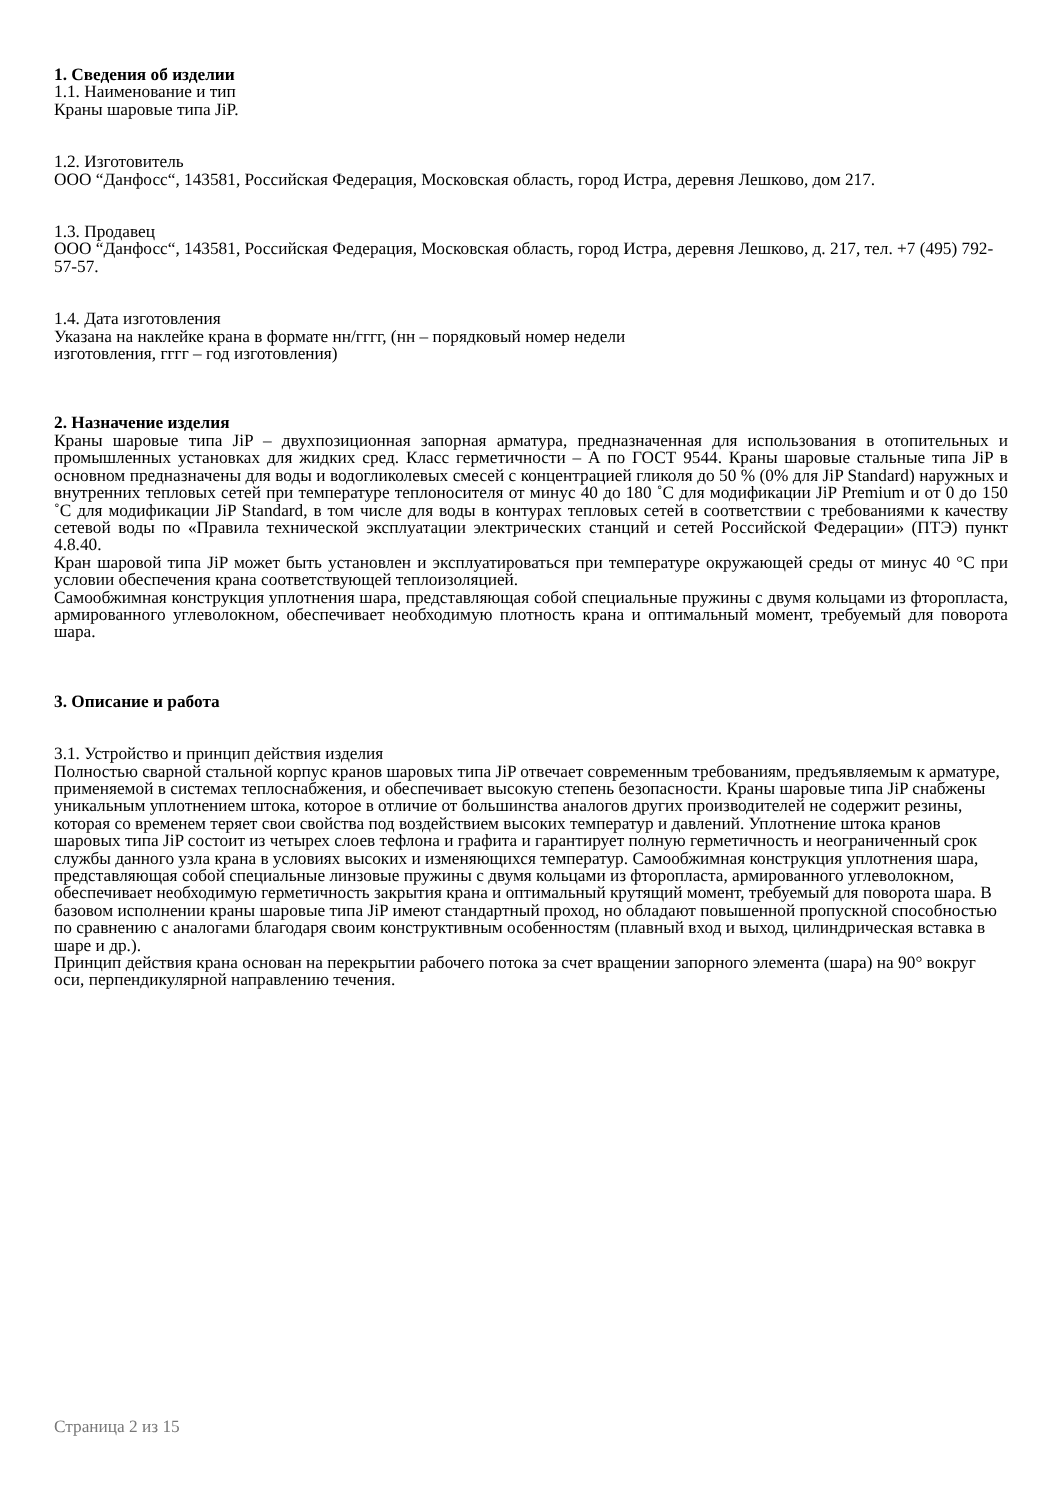1. Сведения об изделии
1.1. Наименование и тип
Краны шаровые типа JiP.
1.2. Изготовитель
ООО “Данфосс“, 143581, Российская Федерация, Московская область, город Истра, деревня Лешково, дом 217.
1.3. Продавец
ООО “Данфосс“, 143581, Российская Федерация, Московская область, город Истра, деревня Лешково, д. 217, тел. +7 (495) 792-57-57.
1.4. Дата изготовления
Указана на наклейке крана в формате нн/гггг, (нн – порядковый номер недели
изготовления, гггг – год изготовления)
2. Назначение изделия
Краны шаровые типа JiP – двухпозиционная запорная арматура, предназначенная для использования в отопительных и промышленных установках для жидких сред. Класс герметичности – А по ГОСТ 9544. Краны шаровые стальные типа JiP в основном предназначены для воды и водогликолевых смесей с концентрацией гликоля до 50 % (0% для JiP Standard) наружных и внутренних тепловых сетей при температуре теплоносителя от минус 40 до 180 ˚С для модификации JiP Premium и от 0 до 150 ˚С для модификации JiP Standard, в том числе для воды в контурах тепловых сетей в соответствии с требованиями к качеству сетевой воды по «Правила технической эксплуатации электрических станций и сетей Российской Федерации» (ПТЭ) пункт 4.8.40.
Кран шаровой типа JiP может быть установлен и эксплуатироваться при температуре окружающей среды от минус 40 °С при условии обеспечения крана соответствующей теплоизоляцией.
Самообжимная конструкция уплотнения шара, представляющая собой специальные пружины с двумя кольцами из фторопласта, армированного углеволокном, обеспечивает необходимую плотность крана и оптимальный момент, требуемый для поворота шара.
3. Описание и работа
3.1. Устройство и принцип действия изделия
Полностью сварной стальной корпус кранов шаровых типа JiP отвечает современным требованиям, предъявляемым к арматуре, применяемой в системах теплоснабжения, и обеспечивает высокую степень безопасности. Краны шаровые типа JiP снабжены уникальным уплотнением штока, которое в отличие от большинства аналогов других производителей не содержит резины, которая со временем теряет свои свойства под воздействием высоких температур и давлений. Уплотнение штока кранов шаровых типа JiP состоит из четырех слоев тефлона и графита и гарантирует полную герметичность и неограниченный срок службы данного узла крана в условиях высоких и изменяющихся температур. Самообжимная конструкция уплотнения шара, представляющая собой специальные линзовые пружины с двумя кольцами из фторопласта, армированного углеволокном, обеспечивает необходимую герметичность закрытия крана и оптимальный крутящий момент, требуемый для поворота шара. В базовом исполнении краны шаровые типа JiP имеют стандартный проход, но обладают повышенной пропускной способностью по сравнению с аналогами благодаря своим конструктивным особенностям (плавный вход и выход, цилиндрическая вставка в шаре и др.).
Принцип действия крана основан на перекрытии рабочего потока за счет вращении запорного элемента (шара) на 90° вокруг оси, перпендикулярной направлению течения.
Страница 2 из 15